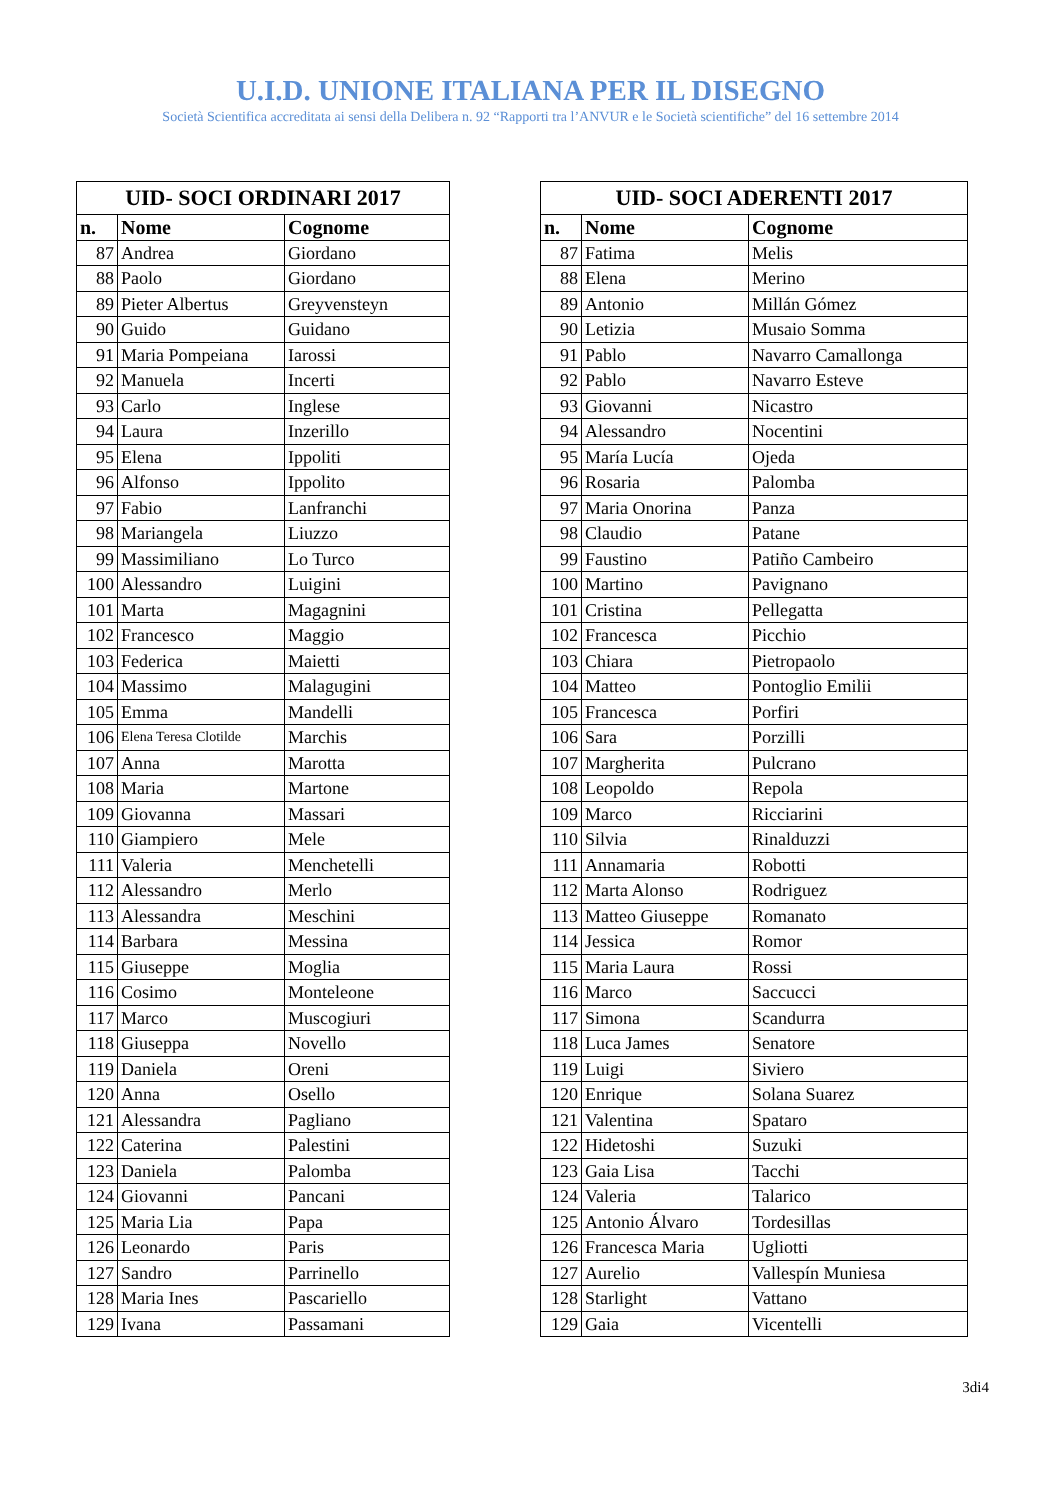U.I.D. UNIONE ITALIANA PER IL DISEGNO
Società Scientifica accreditata ai sensi della Delibera n. 92 “Rapporti tra l’ANVUR e le Società scientifiche” del 16 settembre 2014
| UID- SOCI ORDINARI 2017 | | |
| --- | --- | --- |
| n. | Nome | Cognome |
| 87 | Andrea | Giordano |
| 88 | Paolo | Giordano |
| 89 | Pieter Albertus | Greyvensteyn |
| 90 | Guido | Guidano |
| 91 | Maria Pompeiana | Iarossi |
| 92 | Manuela | Incerti |
| 93 | Carlo | Inglese |
| 94 | Laura | Inzerillo |
| 95 | Elena | Ippoliti |
| 96 | Alfonso | Ippolito |
| 97 | Fabio | Lanfranchi |
| 98 | Mariangela | Liuzzo |
| 99 | Massimiliano | Lo Turco |
| 100 | Alessandro | Luigini |
| 101 | Marta | Magagnini |
| 102 | Francesco | Maggio |
| 103 | Federica | Maietti |
| 104 | Massimo | Malagugini |
| 105 | Emma | Mandelli |
| 106 | Elena Teresa Clotilde | Marchis |
| 107 | Anna | Marotta |
| 108 | Maria | Martone |
| 109 | Giovanna | Massari |
| 110 | Giampiero | Mele |
| 111 | Valeria | Menchetelli |
| 112 | Alessandro | Merlo |
| 113 | Alessandra | Meschini |
| 114 | Barbara | Messina |
| 115 | Giuseppe | Moglia |
| 116 | Cosimo | Monteleone |
| 117 | Marco | Muscogiuri |
| 118 | Giuseppa | Novello |
| 119 | Daniela | Oreni |
| 120 | Anna | Osello |
| 121 | Alessandra | Pagliano |
| 122 | Caterina | Palestini |
| 123 | Daniela | Palomba |
| 124 | Giovanni | Pancani |
| 125 | Maria Lia | Papa |
| 126 | Leonardo | Paris |
| 127 | Sandro | Parrinello |
| 128 | Maria Ines | Pascariello |
| 129 | Ivana | Passamani |
| UID- SOCI ADERENTI 2017 | | |
| --- | --- | --- |
| n. | Nome | Cognome |
| 87 | Fatima | Melis |
| 88 | Elena | Merino |
| 89 | Antonio | Millán Gómez |
| 90 | Letizia | Musaio Somma |
| 91 | Pablo | Navarro Camallonga |
| 92 | Pablo | Navarro Esteve |
| 93 | Giovanni | Nicastro |
| 94 | Alessandro | Nocentini |
| 95 | María Lucía | Ojeda |
| 96 | Rosaria | Palomba |
| 97 | Maria Onorina | Panza |
| 98 | Claudio | Patane |
| 99 | Faustino | Patiño Cambeiro |
| 100 | Martino | Pavignano |
| 101 | Cristina | Pellegatta |
| 102 | Francesca | Picchio |
| 103 | Chiara | Pietropaolo |
| 104 | Matteo | Pontoglio Emilii |
| 105 | Francesca | Porfiri |
| 106 | Sara | Porzilli |
| 107 | Margherita | Pulcrano |
| 108 | Leopoldo | Repola |
| 109 | Marco | Ricciarini |
| 110 | Silvia | Rinalduzzi |
| 111 | Annamaria | Robotti |
| 112 | Marta Alonso | Rodriguez |
| 113 | Matteo Giuseppe | Romanato |
| 114 | Jessica | Romor |
| 115 | Maria Laura | Rossi |
| 116 | Marco | Saccucci |
| 117 | Simona | Scandurra |
| 118 | Luca James | Senatore |
| 119 | Luigi | Siviero |
| 120 | Enrique | Solana Suarez |
| 121 | Valentina | Spataro |
| 122 | Hidetoshi | Suzuki |
| 123 | Gaia Lisa | Tacchi |
| 124 | Valeria | Talarico |
| 125 | Antonio Álvaro | Tordesillas |
| 126 | Francesca Maria | Ugliotti |
| 127 | Aurelio | Vallespín Muniesa |
| 128 | Starlight | Vattano |
| 129 | Gaia | Vicentelli |
3di4